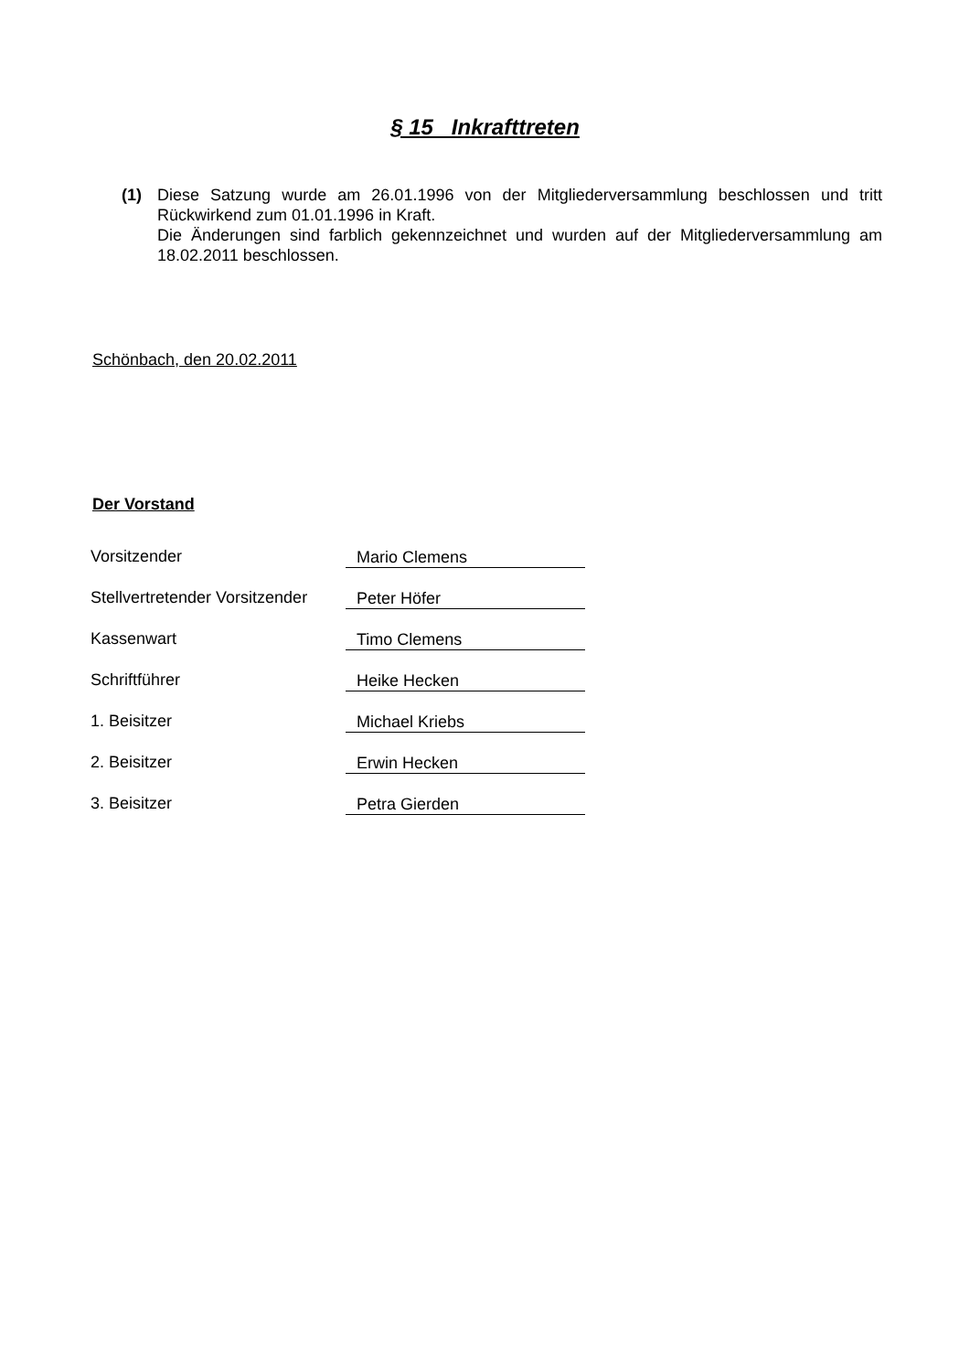§ 15 Inkrafttreten
(1) Diese Satzung wurde am 26.01.1996 von der Mitgliederversammlung beschlossen und tritt Rückwirkend zum 01.01.1996 in Kraft.
Die Änderungen sind farblich gekennzeichnet und wurden auf der Mitgliederversammlung am 18.02.2011 beschlossen.
Schönbach, den 20.02.2011
Der Vorstand
| Vorsitzender | Mario Clemens |
| Stellvertretender Vorsitzender | Peter Höfer |
| Kassenwart | Timo Clemens |
| Schriftführer | Heike Hecken |
| 1. Beisitzer | Michael Kriebs |
| 2. Beisitzer | Erwin Hecken |
| 3. Beisitzer | Petra Gierden |